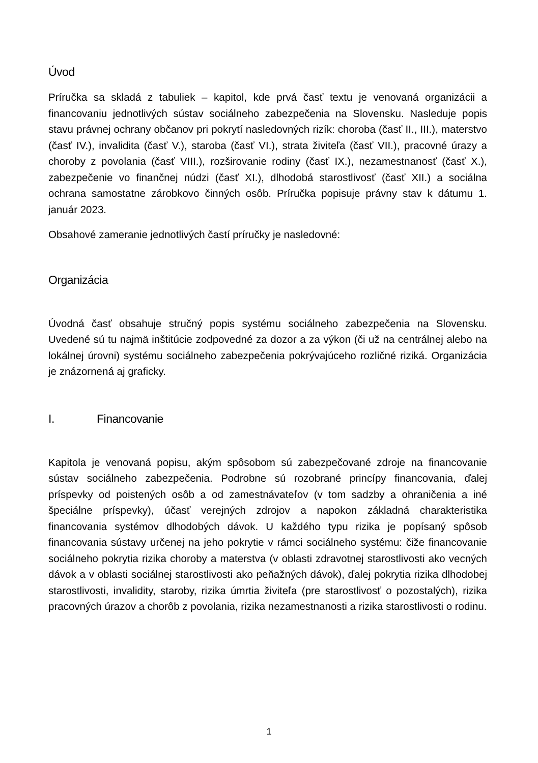Úvod
Príručka sa skladá z tabuliek – kapitol, kde prvá časť textu je venovaná organizácii a financovaniu jednotlivých sústav sociálneho zabezpečenia na Slovensku. Nasleduje popis stavu právnej ochrany občanov pri pokrytí nasledovných rizík: choroba (časť II., III.), materstvo (časť IV.), invalidita (časť V.), staroba (časť VI.), strata živiteľa (časť VII.), pracovné úrazy a choroby z povolania (časť VIII.), rozširovanie rodiny (časť IX.), nezamestnanosť (časť X.), zabezpečenie vo finančnej núdzi (časť XI.), dlhodobá starostlivosť (časť XII.) a sociálna ochrana samostatne zárobkovo činných osôb. Príručka popisuje právny stav k dátumu 1. január 2023.
Obsahové zameranie jednotlivých častí príručky je nasledovné:
Organizácia
Úvodná časť obsahuje stručný popis systému sociálneho zabezpečenia na Slovensku. Uvedené sú tu najmä inštitúcie zodpovedné za dozor a za výkon (či už na centrálnej alebo na lokálnej úrovni) systému sociálneho zabezpečenia pokrývajúceho rozličné riziká. Organizácia je znázornená aj graficky.
I. Financovanie
Kapitola je venovaná popisu, akým spôsobom sú zabezpečované zdroje na financovanie sústav sociálneho zabezpečenia. Podrobne sú rozobrané princípy financovania, ďalej príspevky od poistených osôb a od zamestnávateľov (v tom sadzby a ohraničenia a iné špeciálne príspevky), účasť verejných zdrojov a napokon základná charakteristika financovania systémov dlhodobých dávok. U každého typu rizika je popísaný spôsob financovania sústavy určenej na jeho pokrytie v rámci sociálneho systému: čiže financovanie sociálneho pokrytia rizika choroby a materstva (v oblasti zdravotnej starostlivosti ako vecných dávok a v oblasti sociálnej starostlivosti ako peňažných dávok), ďalej pokrytia rizika dlhodobej starostlivosti, invalidity, staroby, rizika úmrtia živiteľa (pre starostlivosť o pozostalých), rizika pracovných úrazov a chorôb z povolania, rizika nezamestnanosti a rizika starostlivosti o rodinu.
1